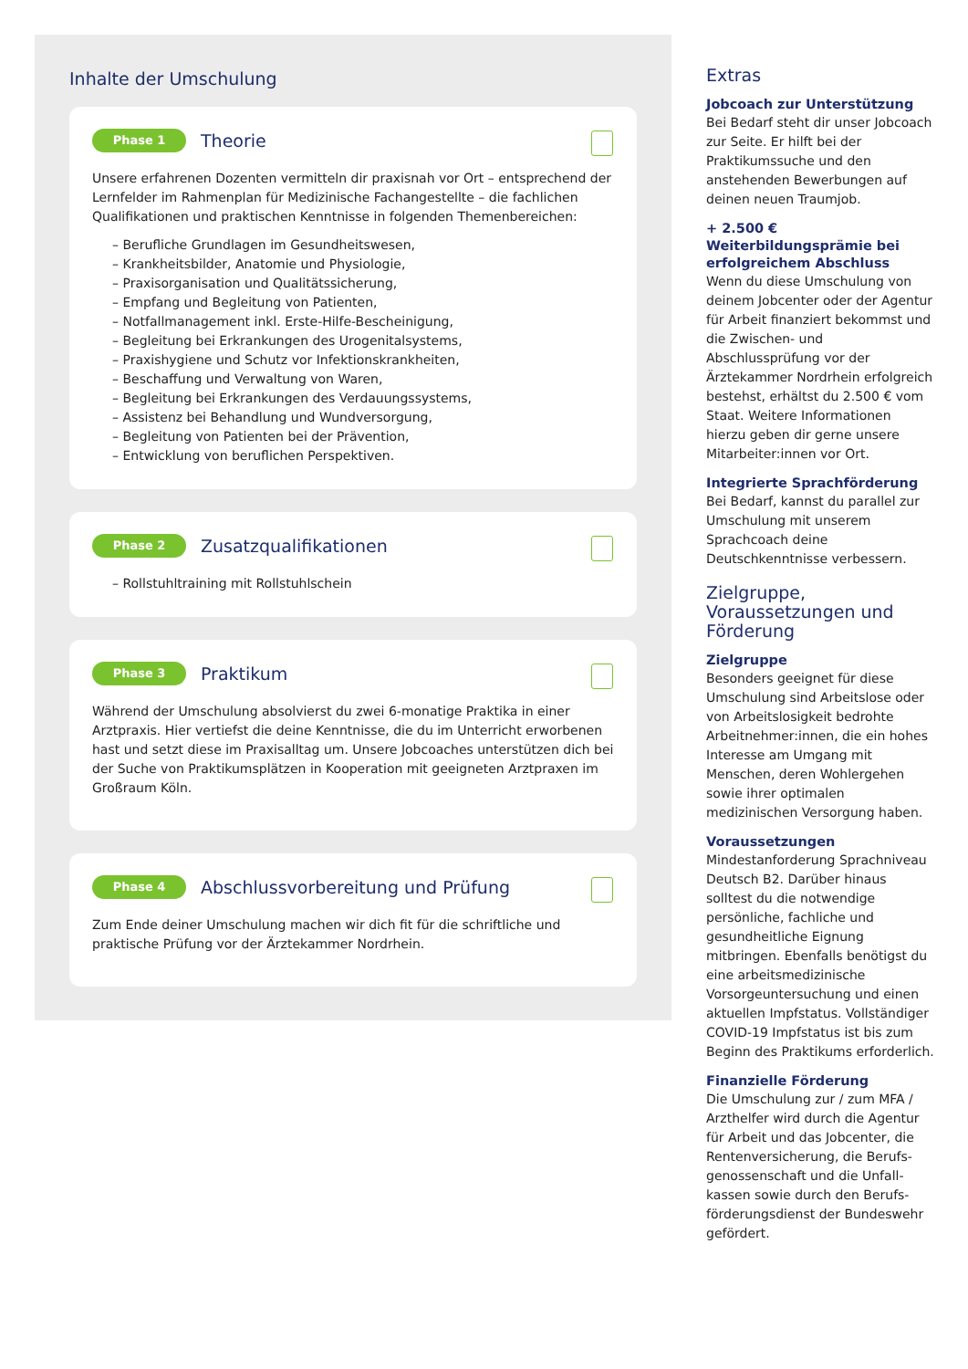Inhalte der Umschulung
Phase 1 Theorie
Unsere erfahrenen Dozenten vermitteln dir praxisnah vor Ort – entsprechend der Lernfelder im Rahmenplan für Medizinische Fachangestellte – die fachlichen Qualifikationen und praktischen Kenntnisse in folgenden Themenbereichen:
– Berufliche Grundlagen im Gesundheitswesen,
– Krankheitsbilder, Anatomie und Physiologie,
– Praxisorganisation und Qualitätssicherung,
– Empfang und Begleitung von Patienten,
– Notfallmanagement inkl. Erste-Hilfe-Bescheinigung,
– Begleitung bei Erkrankungen des Urogenitalsystems,
– Praxishygiene und Schutz vor Infektionskrankheiten,
– Beschaffung und Verwaltung von Waren,
– Begleitung bei Erkrankungen des Verdauungssystems,
– Assistenz bei Behandlung und Wundversorgung,
– Begleitung von Patienten bei der Prävention,
– Entwicklung von beruflichen Perspektiven.
Phase 2 Zusatzqualifikationen
– Rollstuhltraining mit Rollstuhlschein
Phase 3 Praktikum
Während der Umschulung absolvierst du zwei 6-monatige Praktika in einer Arztpraxis. Hier vertiefst die deine Kenntnisse, die du im Unterricht erworbenen hast und setzt diese im Praxisalltag um. Unsere Jobcoaches unterstützen dich bei der Suche von Praktikumsplätzen in Kooperation mit geeigneten Arztpraxen im Großraum Köln.
Phase 4 Abschlussvorbereitung und Prüfung
Zum Ende deiner Umschulung machen wir dich fit für die schriftliche und praktische Prüfung vor der Ärztekammer Nordrhein.
Extras
Jobcoach zur Unterstützung
Bei Bedarf steht dir unser Jobcoach zur Seite. Er hilft bei der Praktikumssuche und den anstehenden Bewerbungen auf deinen neuen Traumjob.
+ 2.500 € Weiterbildungsprämie bei erfolgreichem Abschluss
Wenn du diese Umschulung von deinem Jobcenter oder der Agentur für Arbeit finanziert bekommst und die Zwischen- und Abschlussprüfung vor der Ärztekammer Nordrhein erfolgreich bestehst, erhältst du 2.500 € vom Staat. Weitere Informationen hierzu geben dir gerne unsere Mitarbeiter:innen vor Ort.
Integrierte Sprachförderung
Bei Bedarf, kannst du parallel zur Umschulung mit unserem Sprachcoach deine Deutschkenntnisse verbessern.
Zielgruppe, Voraussetzungen und Förderung
Zielgruppe
Besonders geeignet für diese Umschulung sind Arbeitslose oder von Arbeitslosigkeit bedrohte Arbeitnehmer:innen, die ein hohes Interesse am Umgang mit Menschen, deren Wohlergehen sowie ihrer optimalen medizinischen Versorgung haben.
Voraussetzungen
Mindestanforderung Sprachniveau Deutsch B2. Darüber hinaus solltest du die notwendige persönliche, fachliche und gesundheitliche Eignung mitbringen. Ebenfalls benötigst du eine arbeitsmedizinische Vorsorgeuntersuchung und einen aktuellen Impfstatus. Vollständiger COVID-19 Impfstatus ist bis zum Beginn des Praktikums erforderlich.
Finanzielle Förderung
Die Umschulung zur / zum MFA / Arzthelfer wird durch die Agentur für Arbeit und das Jobcenter, die Rentenversicherung, die Berufs­genossenschaft und die Unfall­kassen sowie durch den Berufs­förderungsdienst der Bundes­wehr gefördert.